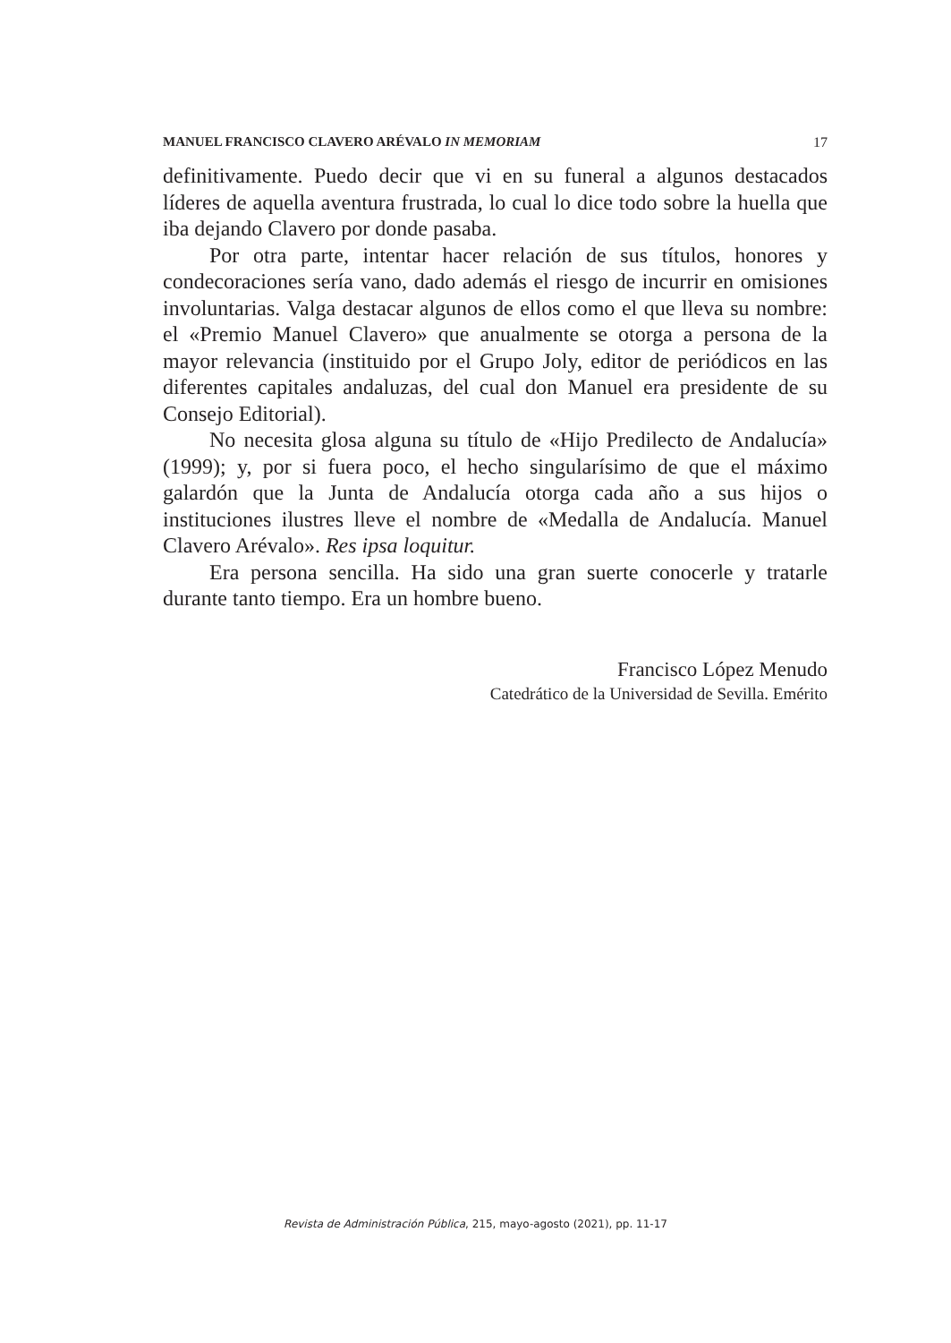MANUEL FRANCISCO CLAVERO ARÉVALO IN MEMORIAM 17
definitivamente. Puedo decir que vi en su funeral a algunos destacados líderes de aquella aventura frustrada, lo cual lo dice todo sobre la huella que iba dejando Clavero por donde pasaba.
Por otra parte, intentar hacer relación de sus títulos, honores y condecoraciones sería vano, dado además el riesgo de incurrir en omisiones involuntarias. Valga destacar algunos de ellos como el que lleva su nombre: el «Premio Manuel Clavero» que anualmente se otorga a persona de la mayor relevancia (instituido por el Grupo Joly, editor de periódicos en las diferentes capitales andaluzas, del cual don Manuel era presidente de su Consejo Editorial).
No necesita glosa alguna su título de «Hijo Predilecto de Andalucía» (1999); y, por si fuera poco, el hecho singularísimo de que el máximo galardón que la Junta de Andalucía otorga cada año a sus hijos o instituciones ilustres lleve el nombre de «Medalla de Andalucía. Manuel Clavero Arévalo». Res ipsa loquitur.
Era persona sencilla. Ha sido una gran suerte conocerle y tratarle durante tanto tiempo. Era un hombre bueno.
Francisco López Menudo
Catedrático de la Universidad de Sevilla. Emérito
Revista de Administración Pública, 215, mayo-agosto (2021), pp. 11-17